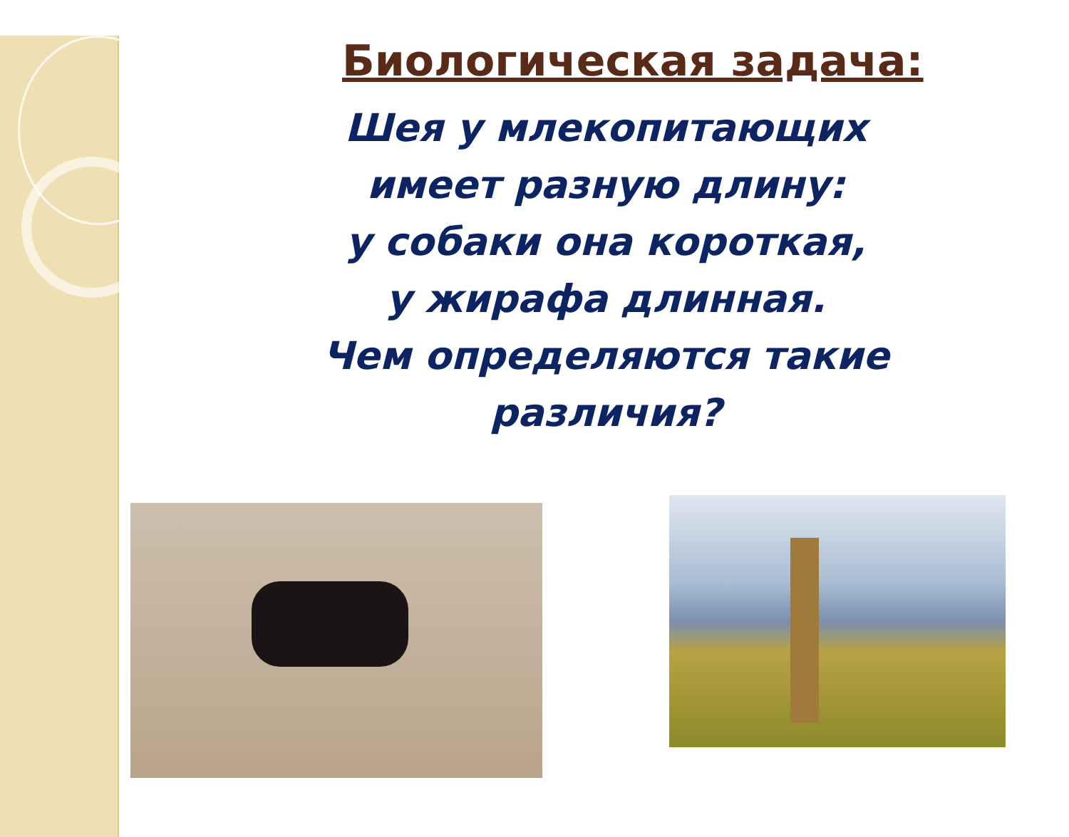Биологическая задача:
Шея у млекопитающих
имеет разную длину:
у собаки она короткая,
у жирафа длинная.
Чем определяются такие
различия?